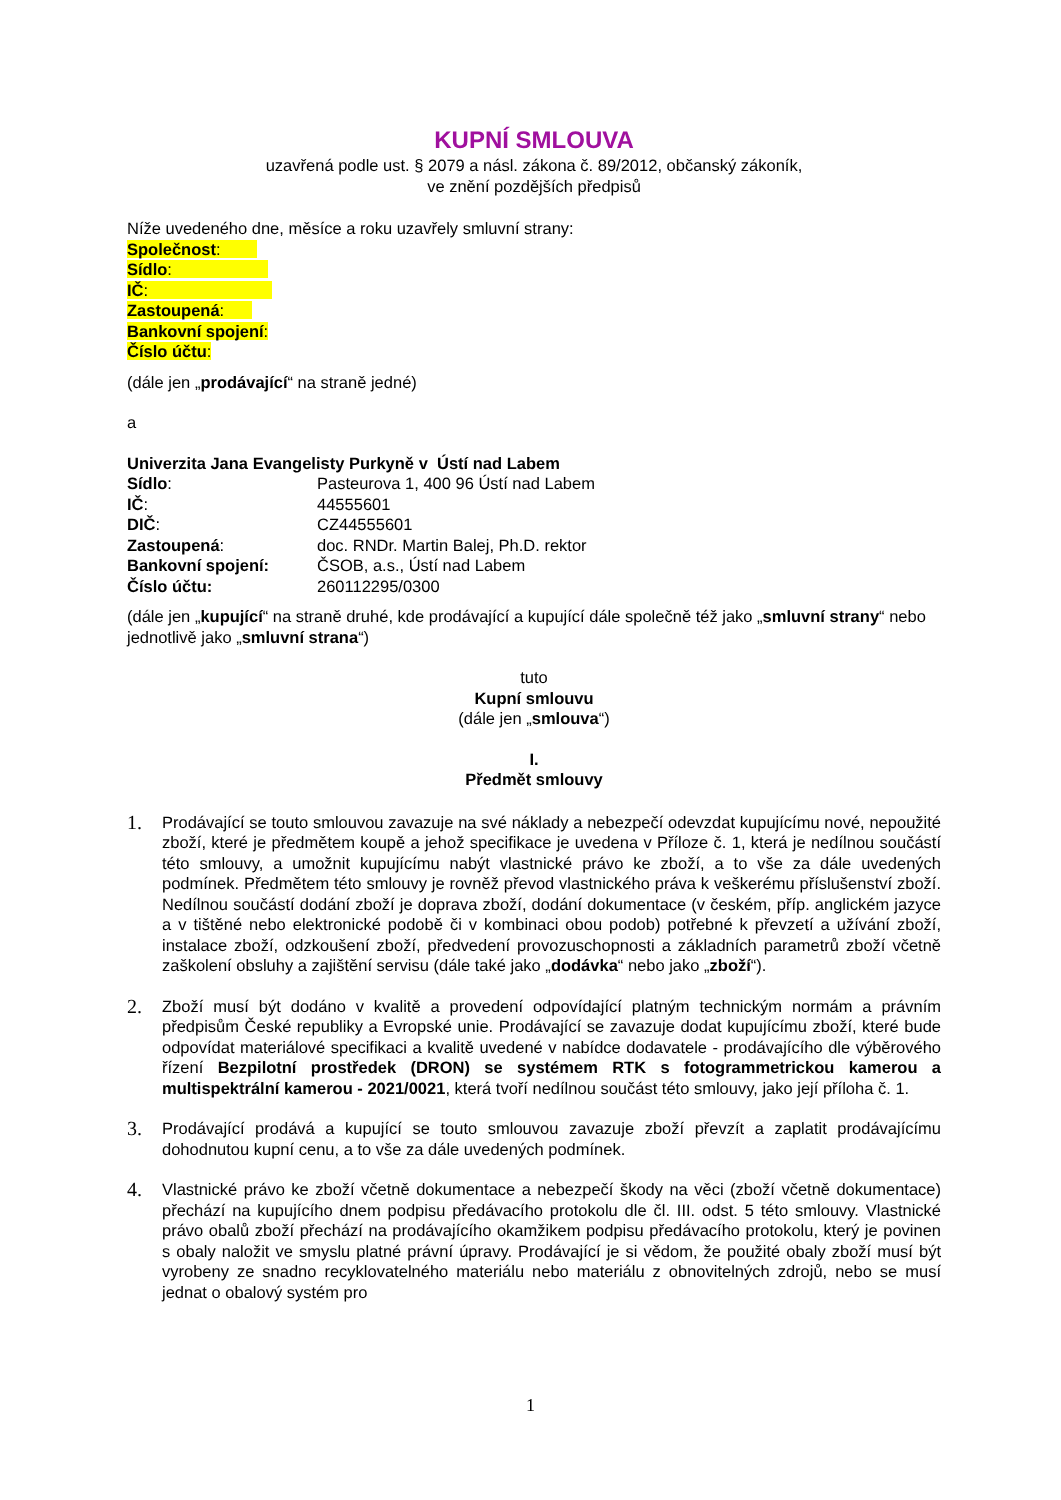KUPNÍ SMLOUVA
uzavřená podle ust. § 2079 a násl. zákona č. 89/2012, občanský zákoník,
ve znění pozdějších předpisů
Níže uvedeného dne, měsíce a roku uzavřely smluvní strany:
Společnost:
Sídlo:
IČ:
Zastoupená:
Bankovní spojení:
Číslo účtu:
(dále jen „prodávající“ na straně jedné)
a
Univerzita Jana Evangelisty Purkyně v Ústí nad Labem
Sídlo: Pasteurova 1, 400 96 Ústí nad Labem
IČ: 44555601
DIČ: CZ44555601
Zastoupená: doc. RNDr. Martin Balej, Ph.D. rektor
Bankovní spojení: ČSOB, a.s., Ústí nad Labem
Číslo účtu: 260112295/0300
(dále jen „kupující“ na straně druhé, kde prodávající a kupující dále společně též jako „smluvní strany“ nebo jednotlivě jako „smluvní strana“)
tuto
Kupní smlouvu
(dále jen „smlouva“)
I.
Předmět smlouvy
1. Prodávající se touto smlouvou zavazuje na své náklady a nebezpečí odevzdat kupujícímu nové, nepoužité zboží, které je předmětem koupě a jehož specifikace je uvedena v Příloze č. 1, která je nedílnou součástí této smlouvy, a umožnit kupujícímu nabýt vlastnické právo ke zboží, a to vše za dále uvedených podmínek. Předmětem této smlouvy je rovněž převod vlastnického práva k veškerému příslušenství zboží. Nedílnou součástí dodání zboží je doprava zboží, dodání dokumentace (v českém, příp. anglickém jazyce a v tištěné nebo elektronické podobě či v kombinaci obou podob) potřebné k převzetí a užívání zboží, instalace zboží, odzkoušení zboží, předvedení provozuschopnosti a základních parametrů zboží včetně zaškolení obsluhy a zajištění servisu (dále také jako „dodávka“ nebo jako „zboží“).
2. Zboží musí být dodáno v kvalitě a provedení odpovídající platným technickým normám a právním předpisům České republiky a Evropské unie. Prodávající se zavazuje dodat kupujícímu zboží, které bude odpovídat materiálové specifikaci a kvalitě uvedené v nabídce dodavatele - prodávajícího dle výběrového řízení Bezpilotní prostředek (DRON) se systémem RTK s fotogrammetrickou kamerou a multispektrální kamerou - 2021/0021, která tvoří nedílnou součást této smlouvy, jako její příloha č. 1.
3. Prodávající prodává a kupující se touto smlouvou zavazuje zboží převzít a zaplatit prodávajícímu dohodnutou kupní cenu, a to vše za dále uvedených podmínek.
4. Vlastnické právo ke zboží včetně dokumentace a nebezpečí škody na věci (zboží včetně dokumentace) přechází na kupujícího dnem podpisu předávacího protokolu dle čl. III. odst. 5 této smlouvy. Vlastnické právo obalů zboží přechází na prodávajícího okamžikem podpisu předávacího protokolu, který je povinen s obaly naložit ve smyslu platné právní úpravy. Prodávající je si vědom, že použité obaly zboží musí být vyrobeny ze snadno recyklovatelného materiálu nebo materiálu z obnovitelných zdrojů, nebo se musí jednat o obalový systém pro
1